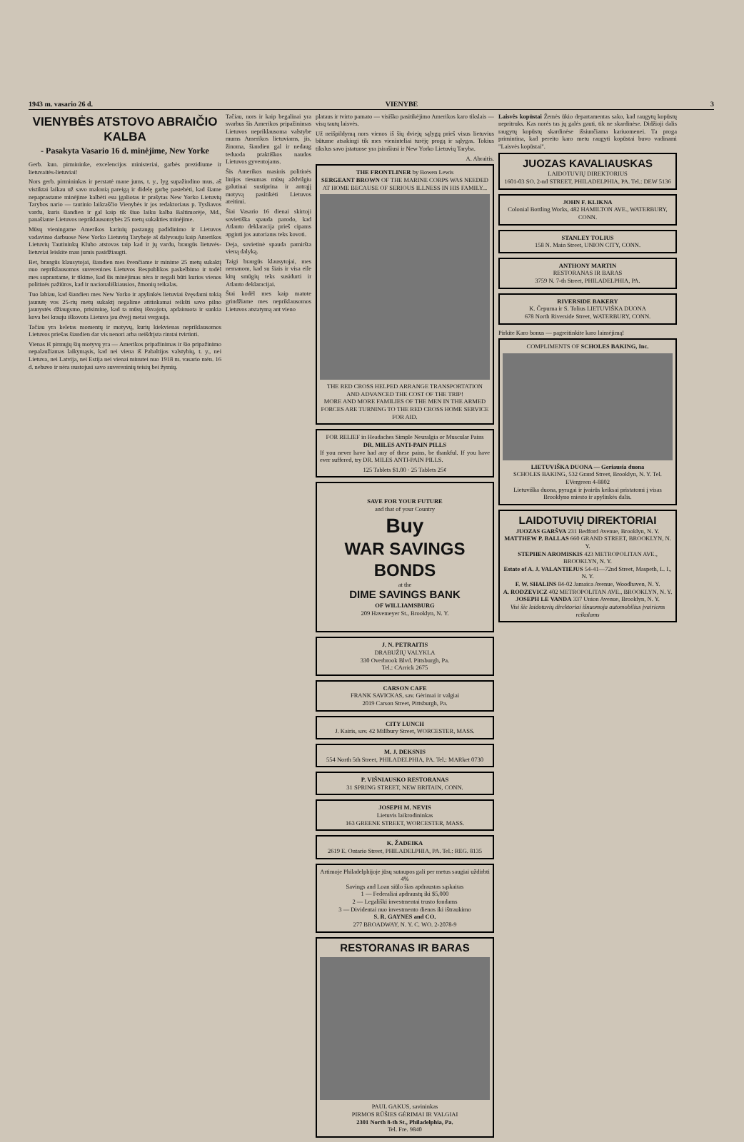1943 m. vasario 26 d. VIENYBE 3
VIENYBĖS ATSTOVO ABRAIČIO KALBA
- Pasakyta Vasario 16 d. minėjime, New Yorke
Gerb. kun. pirmininke, excelencijos ministeriai, garbės prezidiume ir lietuvaitės-lietuviai!
Nors gerb. pirmininkas ir perstatė mane jums, t. y., lyg supažindino mus, aš vistiktai laikau už savo malonią pareigą ir didelę garbę pastebėti, kad šiame nepaprastame minėjime kalbėti esu įgaliotas ir prašytas New Yorko Lietuvių Tarybos nario — tautinio laikraščio Vienybės ir jos redaktoriaus p. Tysliavos vardu, kuris šiandien ir gal kaip tik šiuo laiku kalba Baltimorėje, Md., panašiame Lietuvos nepriklausomybės 25 metų sukakties minėjime.
Mūsų vieningame Amerikos karinių pastangų padidinimo ir Lietuvos vadavimo darbuose New Yorko Lietuvių Taryboje aš dalyvauju kaip Amerikos Lietuvių Tautininkų Klubo atstovas taip kad ir jų vardu, brangūs lietuvės-lietuviai leiskite man jumis pasidžiaugti.
Bet, brangūs klausytojai, šiandien mes švenčiame ir minime 25 metų sukaktį nuo nepriklausomos suverenines Lietuvos Respublikos paskelbimo ir todėl mes suprantame, ir tikime, kad šis minėjimas nėra ir negali būti kurios vienos politinės pažiūros, kad ir nacionališkiausios, žmonių reikalas.
Tuo labiau, kad šiandien mes New Yorko ir apylinkės lietuviai švęsdami tokią jaunutę vos 25-rių metų sukaktį negalime atitinkamai reikšti savo pilno jaunystės džiaugsmo, prisiminę, kad ta mūsų išsvajota, apdainuota ir sunkia kova bei krauju iškovota Lietuva jau dvejį metai vergauja.
Tačiau yra keletas momentų ir motyvų, kurių kiekvienas nepriklausomos Lietuvos priešas šiandien dar vis nenori arba neišdrįsta rimtai tvirtinti.
Vienas iš pirmųjų šių motyvų yra — Amerikos pripažinimas ir šio pripažinimo nepalaužiamas laikymąsis, kad nei viena iš Pabaltijos valstybių, t. y., nei Lietuva, nei Latvija, nei Estija nei vienai minutei nuo 1918 m. vasario mėn. 16 d. nebuvo ir nėra nustojusi savo suvereninių teisių bei žymių.
Tačiau, nors ir kaip begalinai yra svarbus šis Amerikos pripažinimas Lietuvos nepriklausoma valstybe mums Amerikos lietuviams, jis, žinoma, šiandien gal ir nedaug teduoda praktiškos naudos Lietuvos gyventojams.
Šis Amerikos masinis politinės linijos tiesumas mūsų aždvilgiu galutinai sustiprina ir antrąjį motyvą pasitikėti Lietuvos ateitimi.
Šiai Vasario 16 dienai skirtoji sovietiška spauda parodo, kad Atlanto deklaracija prieš cipams apginti jos autoriams teks kovoti.
Deja, sovietinė spauda pamiršta vieną dalyką.
Taigi brangūs klausytojai, mes nemanom, kad su šiais ir visa eile kitų smūgių teks susidurti ir Atlanto deklaracijai.
Štai kodėl mes kaip matote grindžiame mes nepriklausomos Lietuvos atstatymą ant vieno
plataus ir tvirto pamato — visiško pasitikėjimo Amerikos karo tikslais — visų tautų laisvės.
Už neišpildymą nors vienos iš šių dviejų sąlygų prieš visus lietuvius būtume atsakingi tik mes vieninteliai turėję progą ir sąlygas. Tokius tikslus savo įstatuose yra įsirašiusi ir New Yorko Lietuvių Taryba.
A. Abraitis.
THE FRONTLINER by Bowen Lewis
SERGEANT BROWN OF THE MARINE CORPS WAS NEEDED AT HOME BECAUSE OF SERIOUS ILLNESS IN HIS FAMILY...
THE RED CROSS HELPED ARRANGE TRANSPORTATION AND ADVANCED THE COST OF THE TRIP!
MORE AND MORE FAMILIES OF THE MEN IN THE ARMED FORCES ARE TURNING TO THE RED CROSS HOME SERVICE FOR AID.
FOR RELIEF in Headaches Simple Neuralgia or Muscular Pains
DR. MILES ANTI-PAIN PILLS
If you never have had any of these pains, be thankful. If you have ever suffered, try DR. MILES ANTI-PAIN PILLS.
125 Tablets $1.00 · 25 Tablets 25¢
SAVE FOR YOUR FUTURE
and that of your Country
Buy
WAR SAVINGS BONDS
at the
DIME SAVINGS BANK
OF WILLIAMSBURG
209 Havemeyer St., Brooklyn, N. Y.
J. N. PETRAITIS
DRABUŽIŲ VALYKLA
330 Overbrook Blvd. Pittsburgh, Pa.
Tel.: CArrick 2675
CARSON CAFE
FRANK SAVICKAS, sav. Gėrimai ir valgiai
2019 Carson Street, Pittsburgh, Pa.
CITY LUNCH
J. Kairis, sav. 42 Millbury Street, WORCESTER, MASS.
M. J. DEKSNIS
554 North 5th Street, PHILADELPHIA, PA. Tel.: MARket 0730
P. VIŠNIAUSKO RESTORANAS
31 SPRING STREET, NEW BRITAIN, CONN.
JOSEPH M. NEVIS
Lietuvis laikrodininkas
163 GREENE STREET, WORCESTER, MASS.
K. ŽADEIKA
2619 E. Ontario Street, PHILADELPHIA, PA. Tel.: REG. 8135
Artimoje Philadelphijoje jūsų sutaupos gali per metus saugiai uždirbti 4%
Savings and Loan siūlo šias apdraustas sąskaitas
1 — Federaliai apdraustų iki $5,000
2 — Legališki investmentai trusto fondams
3 — Dividentai nuo investmento dienos iki ištraukimo
S. R. GAYNES and CO.
277 BROADWAY, N. Y. C. WO. 2-2078-9
RESTORANAS IR BARAS
PAUL GAKUS, savininkas
PIRMOS RŪŠIES GĖRIMAI IR VALGIAI
2301 North 8-th St., Philadelphia, Pa.
Tel. Fre. 9840
Laisvės kopūstai Žemės ūkio departamentas sako, kad raugytų kopūstų nepritruks. Kas norės tas jų galės gauti, tik ne skardinėse. Didžioji dalis raugytų kopūstų skardinėse išsiunčiama kariuomenei. Ta proga primintina, kad pereito karo metu raugyti kopūstai buvo vadinami "Laisvės kopūstai".
JUOZAS KAVALIAUSKAS
LAIDOTUVIŲ DIREKTORIUS
1601-03 SO. 2-nd STREET, PHILADELPHIA, PA. Tel.: DEW 5136
JOHN F. KLIKNA
Colonial Bottling Works, 482 HAMILTON AVE., WATERBURY, CONN.
STANLEY TOLIUS
158 N. Main Street, UNION CITY, CONN.
ANTHONY MARTIN
RESTORANAS IR BARAS
3759 N. 7-th Street, PHILADELPHIA, PA.
RIVERSIDE BAKERY
K. Čepurna ir S. Tolius LIETUVIŠKA DUONA
678 North Riverside Street, WATERBURY, CONN.
Pirkite Karo bonus — pagreitinkite karo laimėjimą!
COMPLIMENTS OF SCHOLES BAKING, Inc.
LIETUVIŠKA DUONA — Geriausia duona
SCHOLES BAKING, 532 Grand Street, Brooklyn, N. Y. Tel. EVergreen 4-8802
Lietuviška duona, pyragai ir įvairūs keiksai pristatomi į visas Brooklyno miesto ir apylinkės dalis.
LAIDOTUVIŲ DIREKTORIAI
JUOZAS GARŠVA 231 Bedford Avenue, Brooklyn, N. Y.
MATTHEW P. BALLAS 660 GRAND STREET, BROOKLYN, N. Y.
STEPHEN AROMISKIS 423 METROPOLITAN AVE., BROOKLYN, N. Y.
Estate of A. J. VALANTIEJUS 54-41—72nd Street, Maspeth, L. I., N. Y.
F. W. SHALINS 84-02 Jamaica Avenue, Woodhaven, N. Y.
A. RODZEVICZ 402 METROPOLITAN AVE., BROOKLYN, N. Y.
JOSEPH LE VANDA 337 Union Avenue, Brooklyn, N. Y.
Visi šie laidotuvių direktoriai išnuomoja automobilius įvairiems reikalams